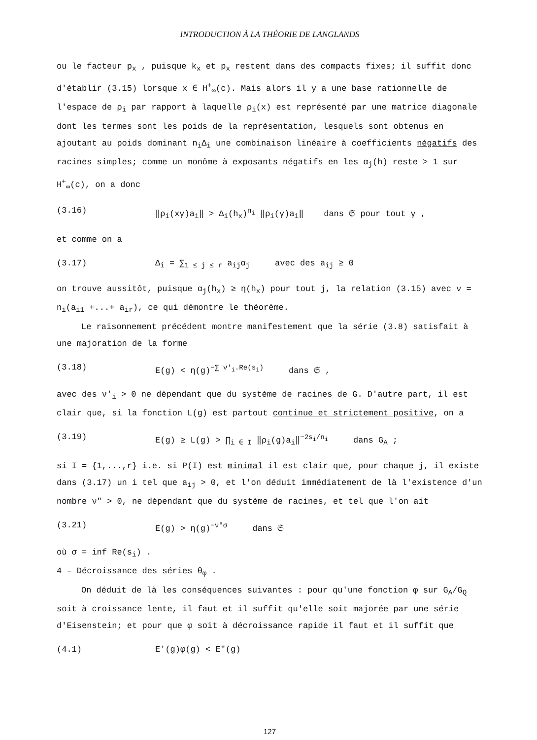INTRODUCTION À LA THÉORIE DE LANGLANDS
ou le facteur p<sub>x</sub> , puisque k<sub>x</sub> et p<sub>x</sub> restent dans des compacts fixes; il suffit donc d'établir (3.15) lorsque x ∈ H<sup>+</sup><sub>∞</sub>(c). Mais alors il y a une base rationnelle de l'espace de ρ<sub>i</sub> par rapport à laquelle ρ<sub>i</sub>(x) est représenté par une matrice diagonale dont les termes sont les poids de la représentation, lesquels sont obtenus en ajoutant au poids dominant n<sub>i</sub>Δ<sub>i</sub> une combinaison linéaire à coefficients négatifs des racines simples; comme un monôme à exposants négatifs en les α<sub>j</sub>(h) reste > 1 sur H<sup>+</sup><sub>∞</sub>(c), on a donc
(3.16) ‖ρ<sub>i</sub>(xγ)a<sub>i</sub>‖ > Δ<sub>i</sub>(h<sub>x</sub>)<sup>n<sub>i</sub></sup> ‖ρ<sub>i</sub>(γ)a<sub>i</sub>‖ dans 𝔖 pour tout γ ,
et comme on a
(3.17) Δ<sub>i</sub> = ∑<sub>1 ≤ j ≤ r</sub> a<sub>ij</sub>α<sub>j</sub> avec des a<sub>ij</sub> ≥ 0
on trouve aussitôt, puisque α<sub>j</sub>(h<sub>x</sub>) ≥ η(h<sub>x</sub>) pour tout j, la relation (3.15) avec ν = n<sub>i</sub>(a<sub>i1</sub> +...+ a<sub>ir</sub>), ce qui démontre le théorème.
Le raisonnement précédent montre manifestement que la série (3.8) satisfait à une majoration de la forme
(3.18) E(g) < η(g)<sup>−∑ ν′<sub>i</sub>.Re(s<sub>i</sub>)</sup> dans 𝔖 ,
avec des ν′<sub>i</sub> > 0 ne dépendant que du système de racines de G. D'autre part, il est clair que, si la fonction L(g) est partout continue et strictement positive, on a
(3.19) E(g) ≥ L(g) > ∏<sub>i ∈ I</sub> ‖ρ<sub>i</sub>(g)a<sub>i</sub>‖<sup>−2s<sub>i</sub>/n<sub>i</sub></sup> dans G<sub>A</sub> ;
si I = {1,...,r} i.e. si P(I) est minimal il est clair que, pour chaque j, il existe dans (3.17) un i tel que a<sub>ij</sub> > 0, et l'on déduit immédiatement de là l'existence d'un nombre ν″ > 0, ne dépendant que du système de racines, et tel que l'on ait
(3.21) E(g) > η(g)<sup>−ν″σ</sup> dans 𝔖
où σ = inf Re(s<sub>i</sub>) .
4 – Décroissance des séries θ<sub>φ</sub> .
On déduit de là les conséquences suivantes : pour qu'une fonction φ sur G<sub>A</sub>/G<sub>Q</sub> soit à croissance lente, il faut et il suffit qu'elle soit majorée par une série d'Eisenstein; et pour que φ soit à décroissance rapide il faut et il suffit que
(4.1) E′(g)φ(g) < E″(g)
127